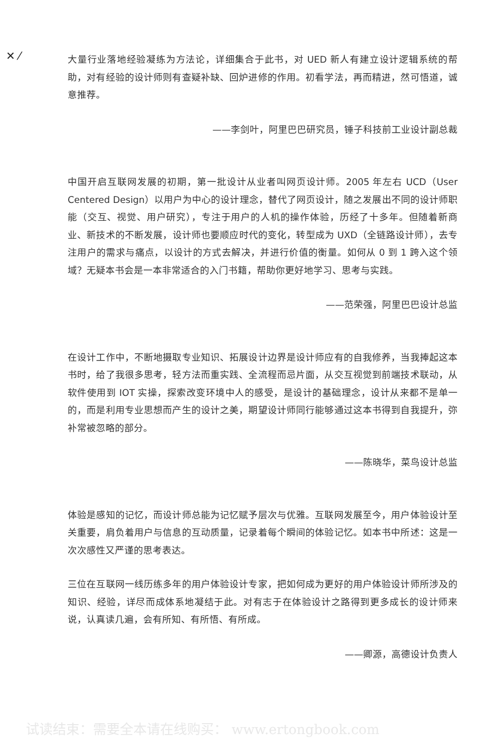✕ ⁄
大量行业落地经验凝练为方法论，详细集合于此书，对 UED 新人有建立设计逻辑系统的帮助，对有经验的设计师则有查疑补缺、回炉进修的作用。初看学法，再而精进，然可悟道，诚意推荐。
——李剑叶，阿里巴巴研究员，锤子科技前工业设计副总裁
中国开启互联网发展的初期，第一批设计从业者叫网页设计师。2005 年左右 UCD（User Centered Design）以用户为中心的设计理念，替代了网页设计，随之发展出不同的设计师职能（交互、视觉、用户研究），专注于用户的人机的操作体验，历经了十多年。但随着新商业、新技术的不断发展，设计师也要顺应时代的变化，转型成为 UXD（全链路设计师），去专注用户的需求与痛点，以设计的方式去解决，并进行价值的衡量。如何从 0 到 1 跨入这个领域？无疑本书会是一本非常适合的入门书籍，帮助你更好地学习、思考与实践。
——范荣强，阿里巴巴设计总监
在设计工作中，不断地摄取专业知识、拓展设计边界是设计师应有的自我修养，当我捧起这本书时，给了我很多思考，轻方法而重实践、全流程而忌片面，从交互视觉到前端技术联动，从软件使用到 IOT 实操，探索改变环境中人的感受，是设计的基础理念，设计从来都不是单一的，而是利用专业思想而产生的设计之美，期望设计师同行能够通过这本书得到自我提升，弥补常被忽略的部分。
——陈晓华，菜鸟设计总监
体验是感知的记忆，而设计师总能为记忆赋予层次与优雅。互联网发展至今，用户体验设计至关重要，肩负着用户与信息的互动质量，记录着每个瞬间的体验记忆。如本书中所述：这是一次次感性又严谨的思考表达。
三位在互联网一线历练多年的用户体验设计专家，把如何成为更好的用户体验设计师所涉及的知识、经验，详尽而成体系地凝结于此。对有志于在体验设计之路得到更多成长的设计师来说，认真读几遍，会有所知、有所悟、有所成。
——卿源，高德设计负责人
试读结束：需要全本请在线购买： www.ertongbook.com